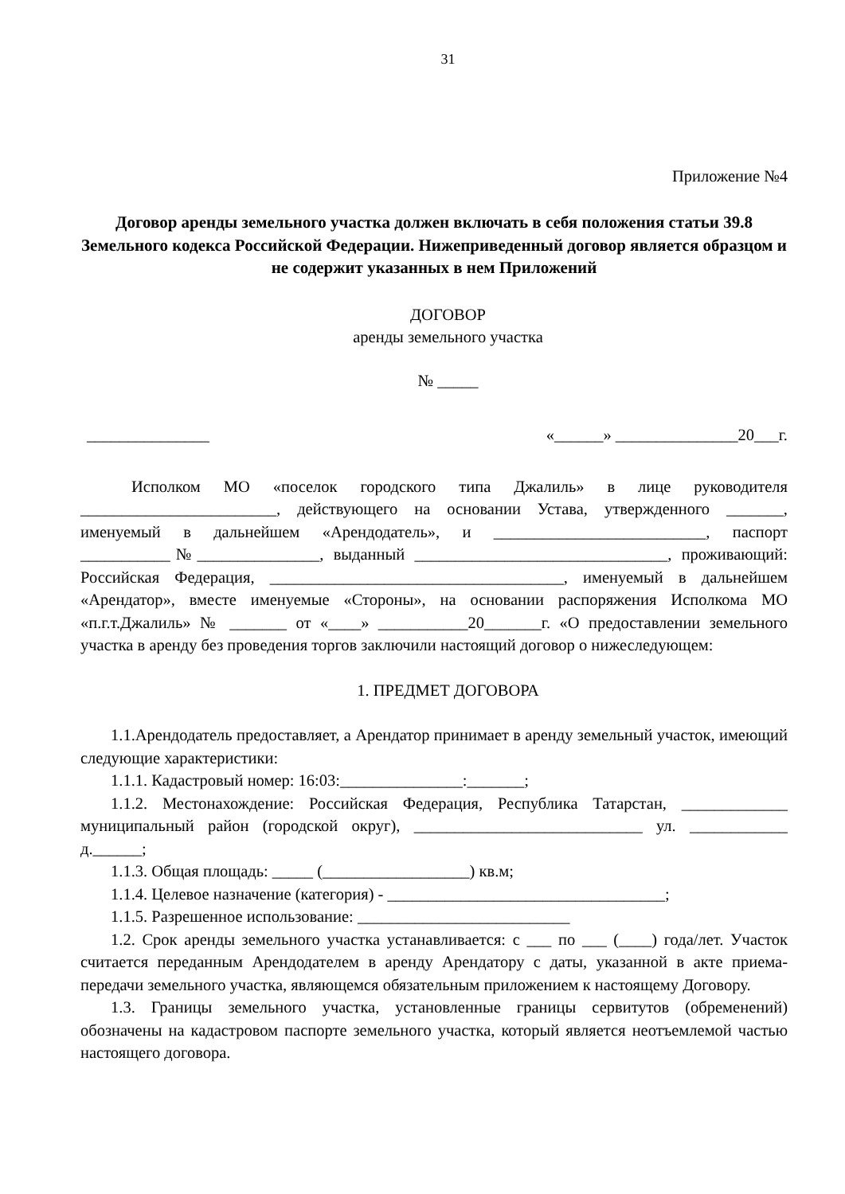31
Приложение №4
Договор аренды земельного участка должен включать в себя положения статьи 39.8 Земельного кодекса Российской Федерации. Нижеприведенный договор является образцом и не содержит указанных в нем Приложений
ДОГОВОР
аренды земельного участка
№ _____
_______________ «______» _______________20___г.
Исполком МО «поселок городского типа Джалиль» в лице руководителя ________________________, действующего на основании Устава, утвержденного _______, именуемый в дальнейшем «Арендодатель», и __________________________, паспорт ___________№_______________, выданный _______________________________, проживающий: Российская Федерация, ____________________________________, именуемый в дальнейшем «Арендатор», вместе именуемые «Стороны», на основании распоряжения Исполкома МО «п.г.т.Джалиль» № _______ от «____» ___________20_______г. «О предоставлении земельного участка в аренду без проведения торгов заключили настоящий договор о нижеследующем:
1. ПРЕДМЕТ ДОГОВОРА
1.1.Арендодатель предоставляет, а Арендатор принимает в аренду земельный участок, имеющий следующие характеристики:
1.1.1. Кадастровый номер: 16:03:_______________:_______;
1.1.2. Местонахождение: Российская Федерация, Республика Татарстан, _____________ муниципальный район (городской округ), ____________________________ ул. ____________ д.______;
1.1.3. Общая площадь: _____ (__________________) кв.м;
1.1.4. Целевое назначение (категория) - __________________________________;
1.1.5. Разрешенное использование: __________________________
1.2. Срок аренды земельного участка устанавливается: с ___ по ___ (____) года/лет. Участок считается переданным Арендодателем в аренду Арендатору с даты, указанной в акте приема-передачи земельного участка, являющемся обязательным приложением к настоящему Договору.
1.3. Границы земельного участка, установленные границы сервитутов (обременений) обозначены на кадастровом паспорте земельного участка, который является неотъемлемой частью настоящего договора.